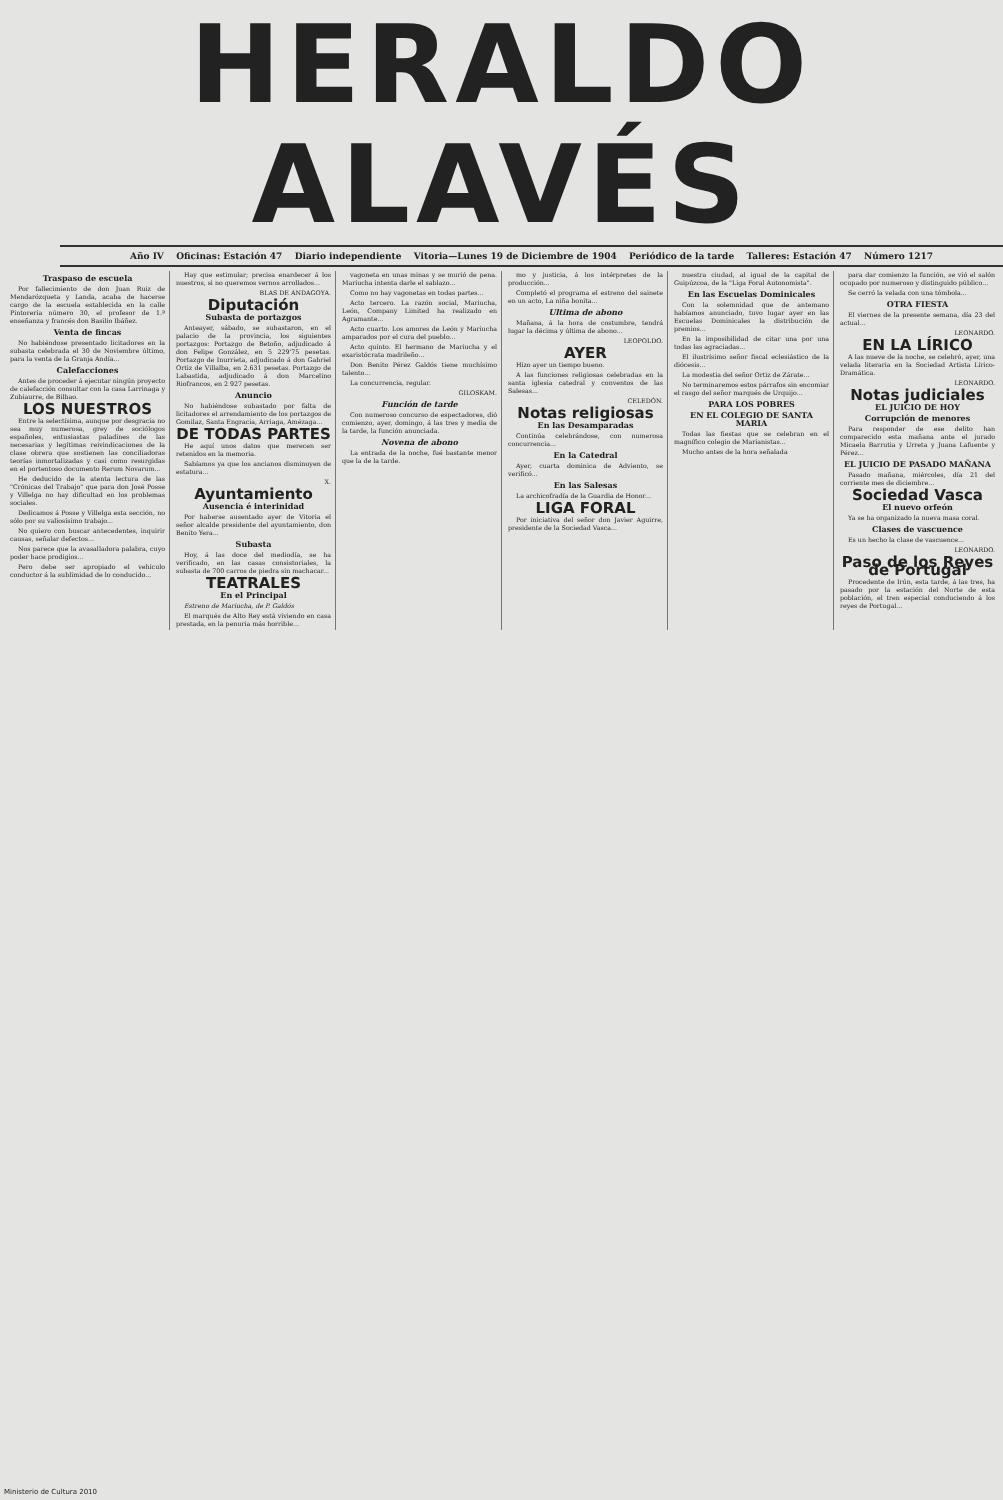HERALDO ALAVÉS
Año IV Oficinas: Estación 47 Diario independiente Vitoria—Lunes 19 de Diciembre de 1904 Periódico de la tarde Talleres: Estación 47 Número 1217
Traspaso de escuela
Por fallecimiento de don Juan Ruiz de Mendarózqueta y Landa, acaba de hacerse cargo de la escuela establecida en la calle Pintorería número 30, el profesor de 1.ª enseñanza y francés don Basilio Ibáñez.
Venta de fincas
No habiéndose presentado licitadores en la subasta celebrada el 30 de Noviembre último, para la venta de la Granja Andía...
Calefacciones
Antes de proceder á ejecutar ningún proyecto de calefacción consultar con la casa Larrinaga y Zubiaurre, de Bilbao.
LOS NUESTROS
Entre la selectísima, aunque por desgracia no sea muy numerosa, grey de sociólogos españoles, entusiastas paladines de las necesarias y legítimas reivindicaciones de la clase obrera que sostienen las conciliadoras teorías inmortalizadas y casi como resurgidas en el portentoso documento Rerum Novarum...
He deducido de la atenta lectura de las "Crónicas del Trabajo" que para don José Posse y Villelga no hay dificultad en los problemas sociales.
Dedicamos á Posse y Villelga esta sección, no sólo por su valiosísimo trabajo...
No quiero con buscar antecedentes, inquirir causas, señalar defectos...
Nos parece que la avasalladora palabra, cuyo poder hace prodigios...
Pero debe ser apropiado el vehículo conductor á la sublimidad de lo conducido...
Hay que estimular; precisa enardecer á los nuestros, si no queremos vernos arrollados...
BLAS DE ANDAGOYA.
Diputación
Subasta de portazgos
Anteayer, sábado, se subastaron, en el palacio de la provincia, los siguientes portazgos: Portazgo de Betoño, adjudicado á don Felipe González, en 5 229'75 pesetas. Portazgo de Inurrieta, adjudicado á don Gabriel Ortiz de Villalba, en 2.631 pesetas. Portazgo de Labastida, adjudicado á don Marcelino Riofrancos, en 2 927 pesetas.
Anuncio
No habiéndose subastado por falta de licitadores el arrendamiento de los portazgos de Gomilaz, Santa Engracia, Arriaga, Amézaga...
DE TODAS PARTES
He aquí unos datos que merecen ser retenidos en la memoria.
Sabíamos ya que los ancianos disminuyen de estatura...
X.
Ayuntamiento
Ausencia é interinidad
Por haberse ausentado ayer de Vitoria el señor alcalde presidente del ayuntamiento, don Benito Yera...
Subasta
Hoy, á las doce del mediodía, se ha verificado, en las casas consistoriales, la subasta de 700 carros de piedra sin machacar...
TEATRALES
En el Principal
Estreno de Mariucha, de P. Galdós
El marqués de Alto Rey está viviendo en casa prestada, en la penuria más horrible...
vagoneta en unas minas y se murió de pena. Mariucha intenta darle el sablazo...
Como no hay vagonetas en todas partes...
Acto tercero. La razón social, Mariucha, León, Company Limited ha realizado en Agramante...
Acto cuarto. Los amores de León y Mariucha amparados por el cura del pueblo...
Acto quinto. El hermano de Mariucha y el exaristócrata madrileño...
Don Benito Pérez Galdós tiene muchísimo talento...
La concurrencia, regular.
GILOSKAM.
Función de tarde
Con numeroso concurso de espectadores, dió comienzo, ayer, domingo, á las tres y media de la tarde, la función anunciada.
Novena de abono
La entrada de la noche, fué bastante menor que la de la tarde.
mo y justicia, á los intérpretes de la producción...
Completó el programa el estreno del sainete en un acto, La niña bonita...
Ultima de abono
Mañana, á la hora de costumbre, tendrá lugar la décima y última de abono...
LEOPOLDO.
AYER
Hizo ayer un tiempo bueno.
A las funciones religiosas celebradas en la santa iglesia catedral y conventos de las Salesas...
CELEDÓN.
Notas religiosas
En las Desamparadas
Continúa celebrándose, con numerosa concurrencia...
En la Catedral
Ayer, cuarta dominica de Adviento, se verificó...
En las Salesas
La archicofradía de la Guardia de Honor...
LIGA FORAL
Por iniciativa del señor don Javier Aguirre, presidente de la Sociedad Vasca...
nuestra ciudad, al igual de la capital de Guipúzcoa, de la "Liga Foral Autonomista".
En las Escuelas Dominicales
Con la solemnidad que de antemano habíamos anunciado, tuvo lugar ayer en las Escuelas Dominicales la distribución de premios...
En la imposibilidad de citar una por una todas las agraciadas...
El ilustrísimo señor fiscal eclesiástico de la diócesis...
La modestia del señor Ortiz de Zárate...
No terminaremos estos párrafos sin encomiar el rasgo del señor marqués de Urquijo...
PARA LOS POBRES
EN EL COLEGIO DE SANTA MARIA
Todas las fiestas que se celebran en el magnífico colegio de Marianistas...
Mucho antes de la hora señalada
para dar comienzo la función, se vió el salón ocupado por numeroso y distinguido público...
Se cerró la velada con una tómbola...
OTRA FIESTA
El viernes de la presente semana, día 23 del actual...
LEONARDO.
EN LA LÍRICO
A las nueve de la noche, se celebró, ayer, una velada literaria en la Sociedad Artista Lírico-Dramática.
LEONARDO.
Notas judiciales
EL JUICIO DE HOY
Corrupción de menores
Para responder de ese delito han comparecido esta mañana ante el jurado Micaela Barrutia y Urreta y Juana Lafuente y Pérez...
EL JUICIO DE PASADO MAÑANA
Pasado mañana, miércoles, día 21 del corriente mes de diciembre...
Sociedad Vasca
El nuevo orfeón
Ya se ha organizado la nueva masa coral.
Clases de vascuence
Es un hecho la clase de vascuence...
LEONARDO.
Paso de los Reyes de Portugal
Procedente de Irún, esta tarde, á las tres, ha pasado por la estación del Norte de esta población, el tren especial conduciendo á los reyes de Portugal...
Ministerio de Cultura 2010